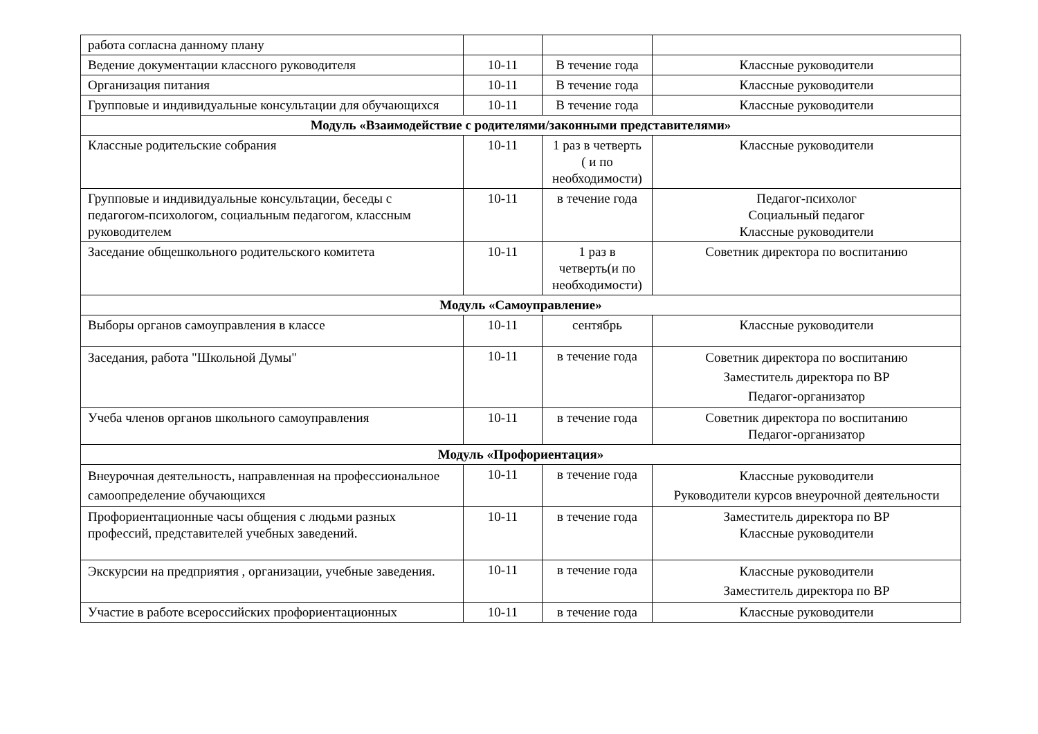| работа согласна данному плану | | | |
| Ведение документации классного руководителя | 10-11 | В течение года | Классные руководители |
| Организация питания | 10-11 | В течение года | Классные руководители |
| Групповые и индивидуальные консультации для обучающихся | 10-11 | В течение года | Классные руководители |
| Модуль «Взаимодействие с родителями/законными представителями» | | | |
| Классные родительские собрания | 10-11 | 1 раз в четверть ( и по необходимости) | Классные руководители |
| Групповые и индивидуальные консультации, беседы с педагогом-психологом, социальным педагогом, классным руководителем | 10-11 | в течение года | Педагог-психолог Социальный педагог Классные руководители |
| Заседание общешкольного родительского комитета | 10-11 | 1 раз в четверть(и по необходимости) | Советник директора по воспитанию |
| Модуль «Самоуправление» | | | |
| Выборы органов самоуправления в классе | 10-11 | сентябрь | Классные руководители |
| Заседания, работа "Школьной Думы" | 10-11 | в течение года | Советник директора по воспитанию Заместитель директора по ВР Педагог-организатор |
| Учеба членов органов школьного самоуправления | 10-11 | в течение года | Советник директора по воспитанию Педагог-организатор |
| Модуль «Профориентация» | | | |
| Внеурочная деятельность, направленная на профессиональное самоопределение обучающихся | 10-11 | в течение года | Классные руководители Руководители курсов внеурочной деятельности |
| Профориентационные часы общения с людьми разных профессий, представителей учебных заведений. | 10-11 | в течение года | Заместитель директора по ВР Классные руководители |
| Экскурсии на предприятия , организации, учебные заведения. | 10-11 | в течение года | Классные руководители Заместитель директора по ВР |
| Участие в работе всероссийских профориентационных | 10-11 | в течение года | Классные руководители |